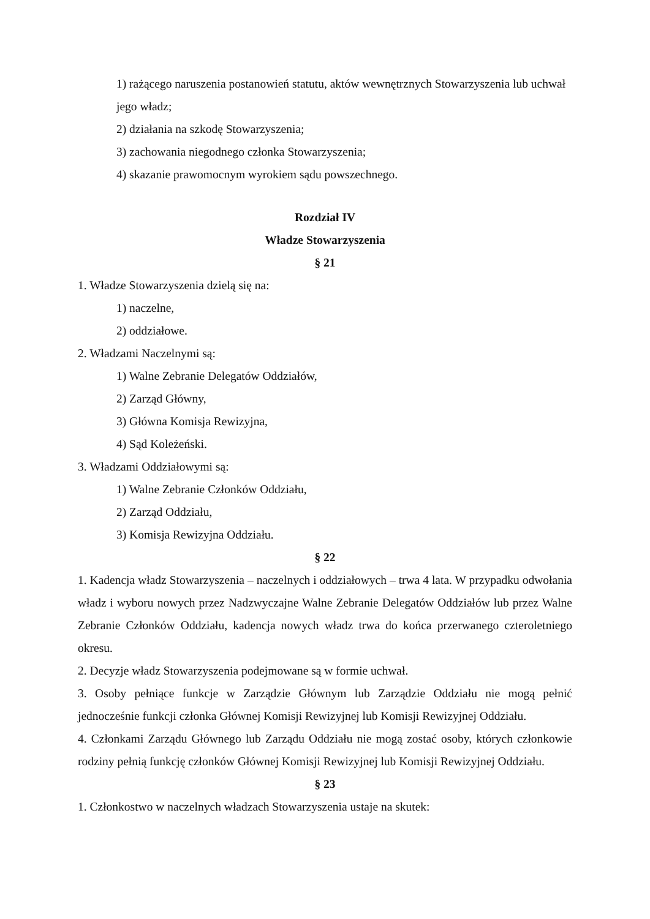1) rażącego naruszenia postanowień statutu, aktów wewnętrznych Stowarzyszenia lub uchwał jego władz;
2) działania na szkodę Stowarzyszenia;
3) zachowania niegodnego członka Stowarzyszenia;
4) skazanie prawomocnym wyrokiem sądu powszechnego.
Rozdział IV
Władze Stowarzyszenia
§ 21
1. Władze Stowarzyszenia dzielą się na:
1) naczelne,
2) oddziałowe.
2. Władzami Naczelnymi są:
1) Walne Zebranie Delegatów Oddziałów,
2) Zarząd Główny,
3) Główna Komisja Rewizyjna,
4) Sąd Koleżeński.
3. Władzami Oddziałowymi są:
1) Walne Zebranie Członków Oddziału,
2) Zarząd Oddziału,
3) Komisja Rewizyjna Oddziału.
§ 22
1. Kadencja władz Stowarzyszenia – naczelnych i oddziałowych – trwa 4 lata. W przypadku odwołania władz i wyboru nowych przez Nadzwyczajne Walne Zebranie Delegatów Oddziałów lub przez Walne Zebranie Członków Oddziału, kadencja nowych władz trwa do końca przerwanego czteroletniego okresu.
2. Decyzje władz Stowarzyszenia podejmowane są w formie uchwał.
3. Osoby pełniące funkcje w Zarządzie Głównym lub Zarządzie Oddziału nie mogą pełnić jednocześnie funkcji członka Głównej Komisji Rewizyjnej lub Komisji Rewizyjnej Oddziału.
4. Członkami Zarządu Głównego lub Zarządu Oddziału nie mogą zostać osoby, których członkowie rodziny pełnią funkcję członków Głównej Komisji Rewizyjnej lub Komisji Rewizyjnej Oddziału.
§ 23
1. Członkostwo w naczelnych władzach Stowarzyszenia ustaje na skutek: